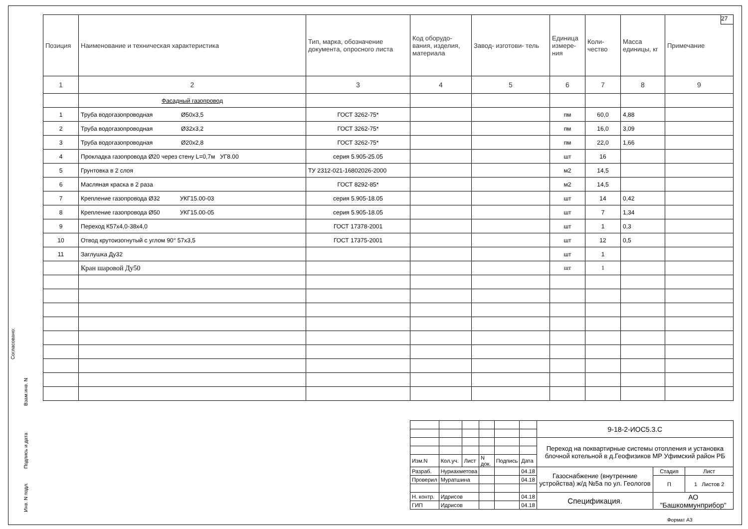Согласовано:
Взам.инв. N
Подпись и дата
Инв. N подл.
27
| Позиция | Наименование и техническая характеристика | Тип, марка, обозначение документа, опросного листа | Код оборудо- вания, изделия, материала | Завод- изготови- тель | Единица измере- ния | Коли- чество | Масса единицы, кг | Примечание |
| --- | --- | --- | --- | --- | --- | --- | --- | --- |
| 1 | 2 | 3 | 4 | 5 | 6 | 7 | 8 | 9 |
| | Фасадный газопровод | | | | | | | |
| 1 | Труба водогазопроводная Ø50x3,5 | ГОСТ 3262-75* | | | пм | 60,0 | 4,88 | |
| 2 | Труба водогазопроводная Ø32x3,2 | ГОСТ 3262-75* | | | пм | 16,0 | 3,09 | |
| 3 | Труба водогазопроводная Ø20x2,8 | ГОСТ 3262-75* | | | пм | 22,0 | 1,66 | |
| 4 | Прокладка газопровода Ø20 через стену L=0,7м УГ8.00 | серия 5.905-25.05 | | | шт | 16 | | |
| 5 | Грунтовка в 2 слоя | ТУ 2312-021-16802026-2000 | | | м2 | 14,5 | | |
| 6 | Масляная краска в 2 раза | ГОСТ 8292-85* | | | м2 | 14,5 | | |
| 7 | Крепление газопровода Ø32 УКГ15.00-03 | серия 5.905-18.05 | | | шт | 14 | 0,42 | |
| 8 | Крепление газопровода Ø50 УКГ15.00-05 | серия 5.905-18.05 | | | шт | 7 | 1,34 | |
| 9 | Переход К57x4,0-38x4,0 | ГОСТ 17378-2001 | | | шт | 1 | 0,3 | |
| 10 | Отвод крутоизогнутый с углом 90° 57x3,5 | ГОСТ 17375-2001 | | | шт | 12 | 0,5 | |
| 11 | Заглушка Ду32 | | | | шт | 1 | | |
| | Кран шаровой Ду50 | | | | шт | 1 | | |
| | | | | | | 9-18-2-ИОС5.3.С | | |
| | | | | | | Переход на поквартирные системы отопления и установка блочной котельной в д.Геофизиков МР Уфимский район РБ | | |
| Изм.N | Кол.уч. | Лист | N док. | Подпись | Дата | | | |
| Разраб. | Нуриахметова | | | | 04.18 | Газоснабжение (внутренние устройства) ж/д №5а по ул. Геологов | Стадия | Лист |
| Проверил | Муратшина | | | | 04.18 | | П | 1 Листов 2 |
| Н. контр. | Идрисов | | | | 04.18 | Спецификация. | АО "Башкоммунприбор" | |
| ГИП | Идрисов | | | | 04.18 | | | |
Формат А3